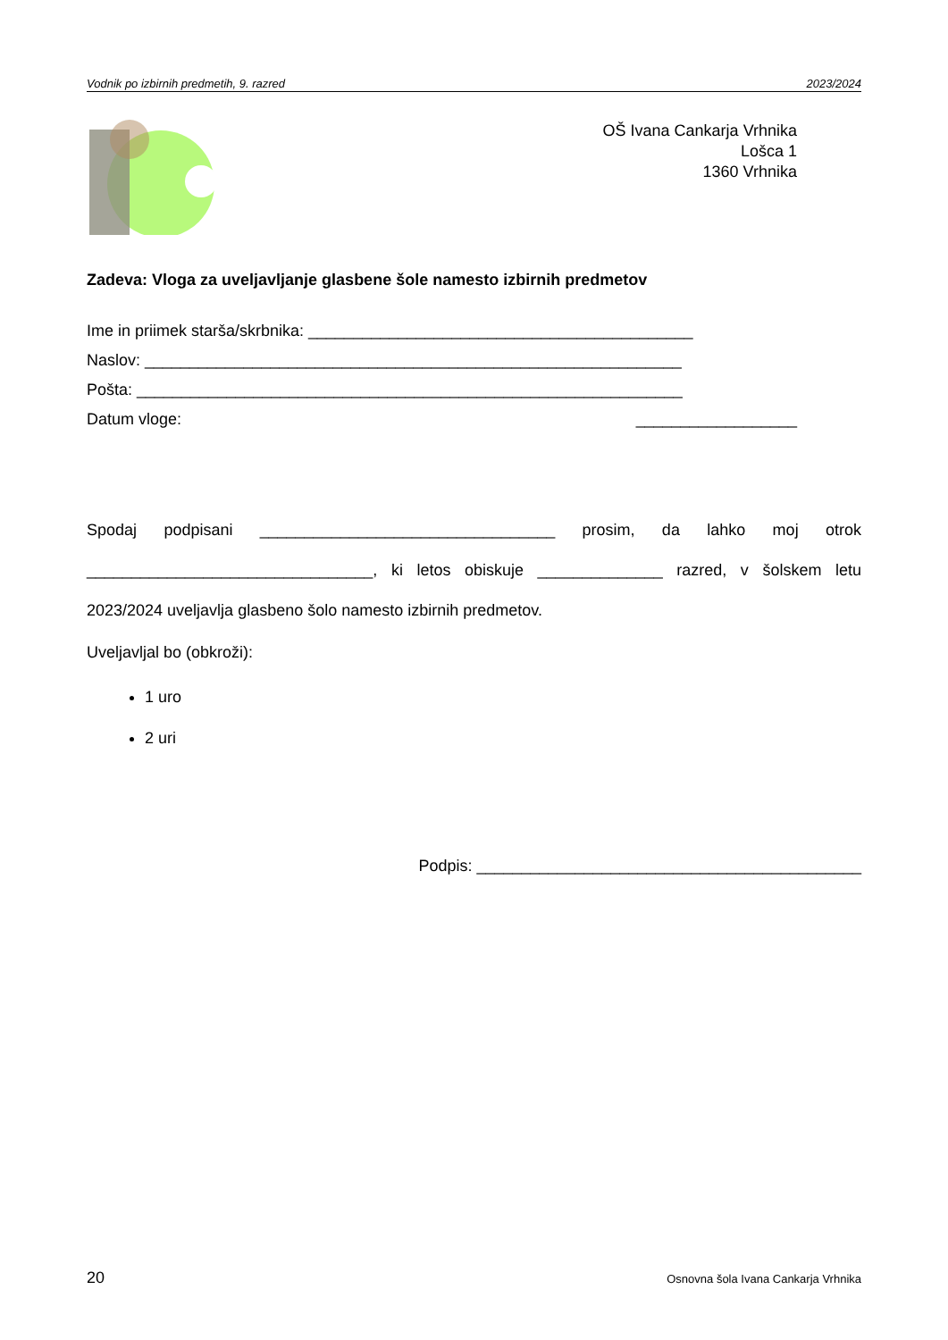Vodnik po izbirnih predmetih, 9. razred 2023/2024
OŠ Ivana Cankarja Vrhnika
Lošca 1
1360 Vrhnika
Zadeva: Vloga za uveljavljanje glasbene šole namesto izbirnih predmetov
Ime in priimek starša/skrbnika: ___________________________________________
Naslov: ____________________________________________________________
Pošta: _____________________________________________________________
Datum vloge: __________________
Spodaj podpisani _________________________________ prosim, da lahko moj otrok ________________________________, ki letos obiskuje ______________ razred, v šolskem letu 2023/2024 uveljavlja glasbeno šolo namesto izbirnih predmetov.
Uveljavljal bo (obkroži):
1 uro
2 uri
Podpis: ___________________________________________
20 Osnovna šola Ivana Cankarja Vrhnika